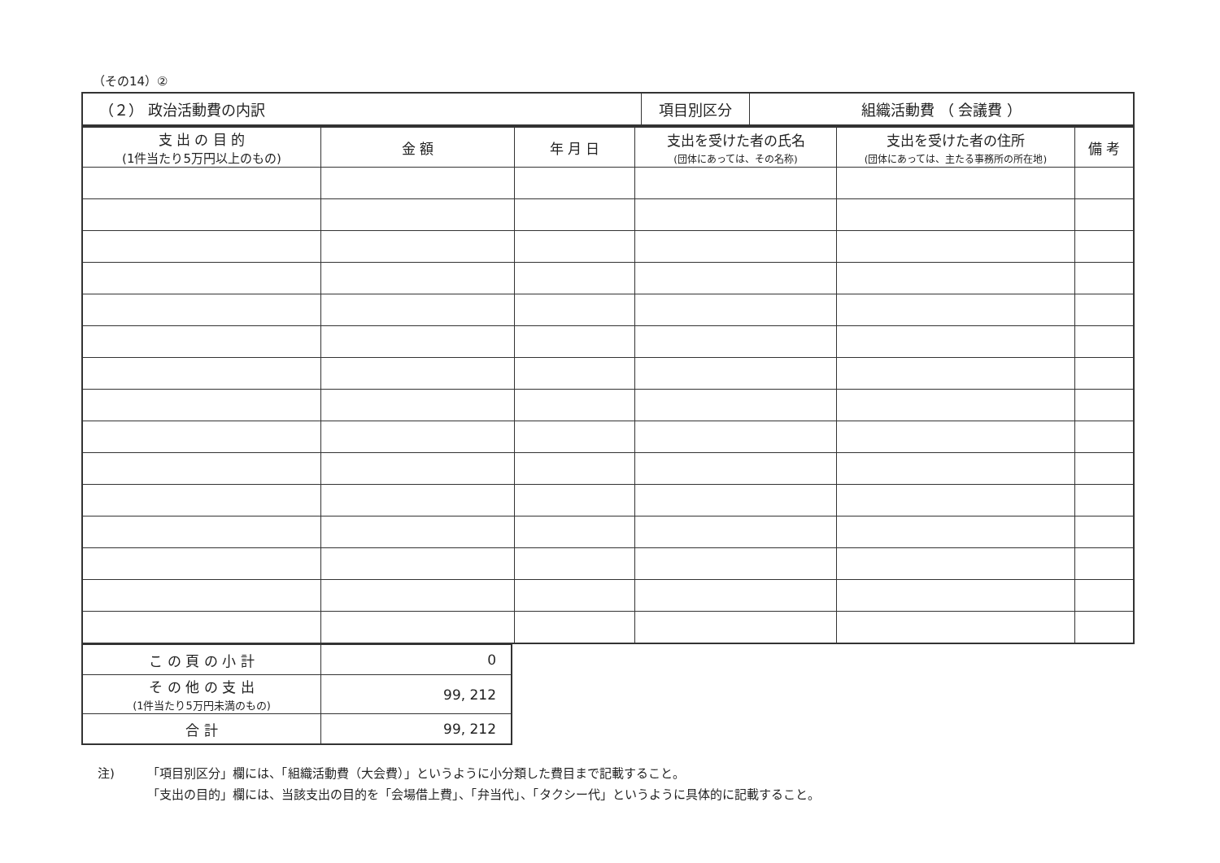（その14）②
| （２） 政治活動費の内訳 | 項目別区分 | 組織活動費 （ 会議費 ） |
| 支 出 の 目 的 (1件当たり5万円以上のもの) | 金 額 | 年 月 日 | 支出を受けた者の氏名 (団体にあっては、その名称) | 支出を受けた者の住所 (団体にあっては、主たる事務所の所在地) | 備 考 |
| --- | --- | --- | --- | --- | --- |
| こ の 頁 の 小 計 | 0 |
| そ の 他 の 支 出 (1件当たり5万円未満のもの) | 99, 212 |
| 合 計 | 99, 212 |
注) 「項目別区分」欄には、「組織活動費（大会費）」というように小分類した費目まで記載すること。
「支出の目的」欄には、当該支出の目的を「会場借上費」、「弁当代」、「タクシー代」というように具体的に記載すること。